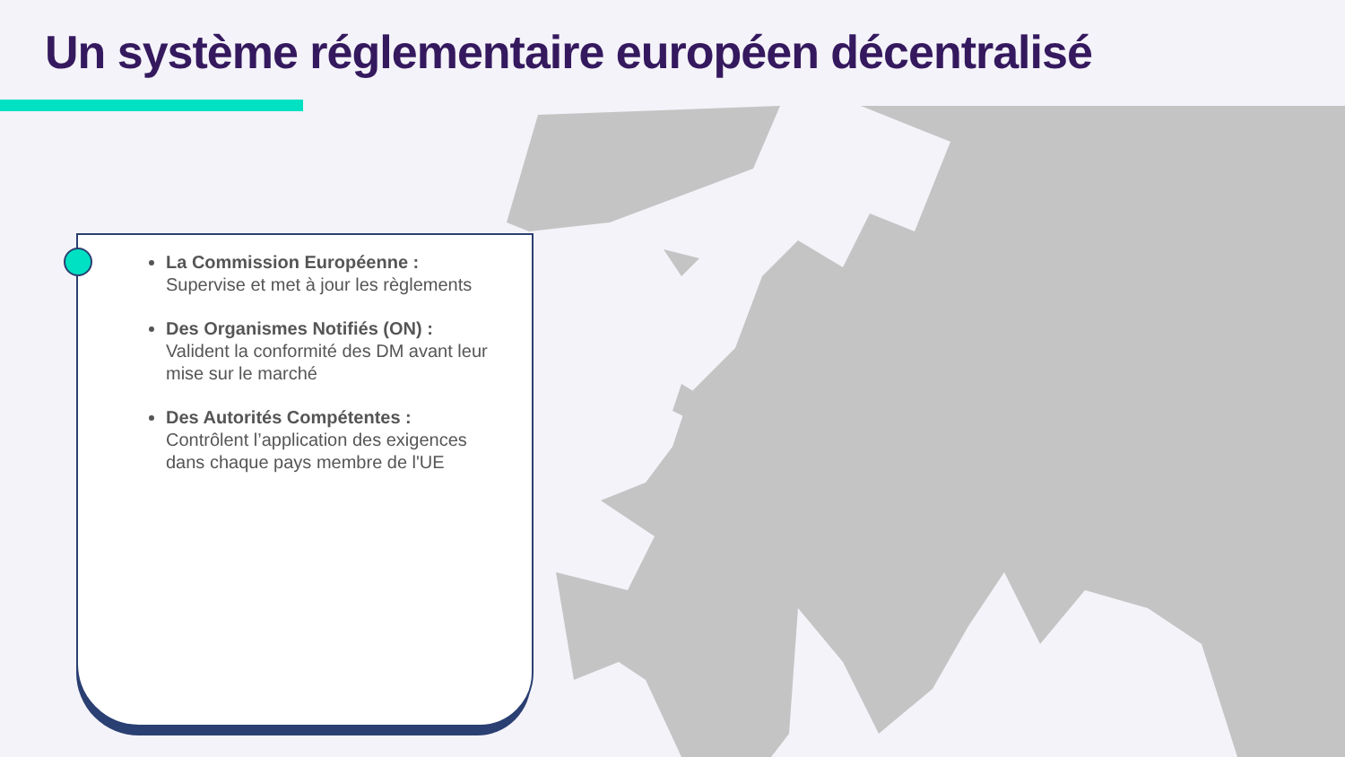Un système réglementaire européen décentralisé
La Commission Européenne :
Supervise et met à jour les règlements
Des Organismes Notifiés (ON) :
Valident la conformité des DM avant leur mise sur le marché
Des Autorités Compétentes :
Contrôlent l’application des exigences dans chaque pays membre de l'UE